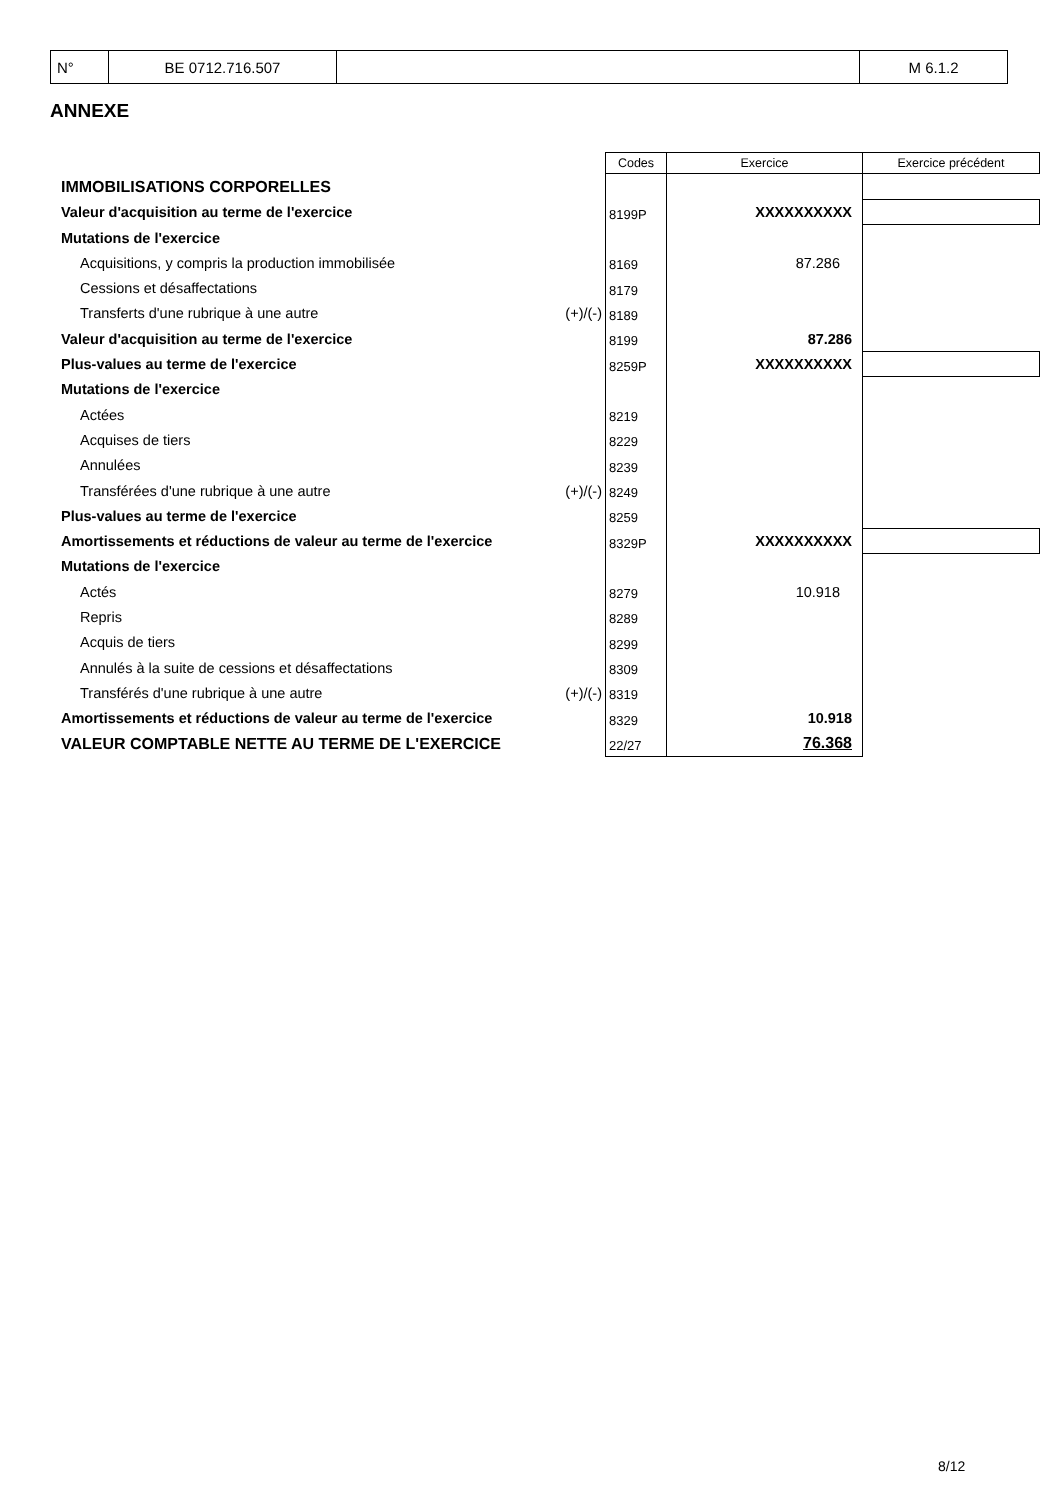| N° | BE 0712.716.507 | | M 6.1.2 |
ANNEXE
| | | Codes | Exercice | Exercice précédent |
| IMMOBILISATIONS CORPORELLES | | | | |
| Valeur d'acquisition au terme de l'exercice | | 8199P | XXXXXXXXXX | |
| Mutations de l'exercice | | | | |
| Acquisitions, y compris la production immobilisée | | 8169 | 87.286 | |
| Cessions et désaffectations | | 8179 | | |
| Transferts d'une rubrique à une autre | (+)/(-) | 8189 | | |
| Valeur d'acquisition au terme de l'exercice | | 8199 | 87.286 | |
| Plus-values au terme de l'exercice | | 8259P | XXXXXXXXXX | |
| Mutations de l'exercice | | | | |
| Actées | | 8219 | | |
| Acquises de tiers | | 8229 | | |
| Annulées | | 8239 | | |
| Transférées d'une rubrique à une autre | (+)/(-) | 8249 | | |
| Plus-values au terme de l'exercice | | 8259 | | |
| Amortissements et réductions de valeur au terme de l'exercice | | 8329P | XXXXXXXXXX | |
| Mutations de l'exercice | | | | |
| Actés | | 8279 | 10.918 | |
| Repris | | 8289 | | |
| Acquis de tiers | | 8299 | | |
| Annulés à la suite de cessions et désaffectations | | 8309 | | |
| Transférés d'une rubrique à une autre | (+)/(-) | 8319 | | |
| Amortissements et réductions de valeur au terme de l'exercice | | 8329 | 10.918 | |
| VALEUR COMPTABLE NETTE AU TERME DE L'EXERCICE | | 22/27 | 76.368 | |
8/12